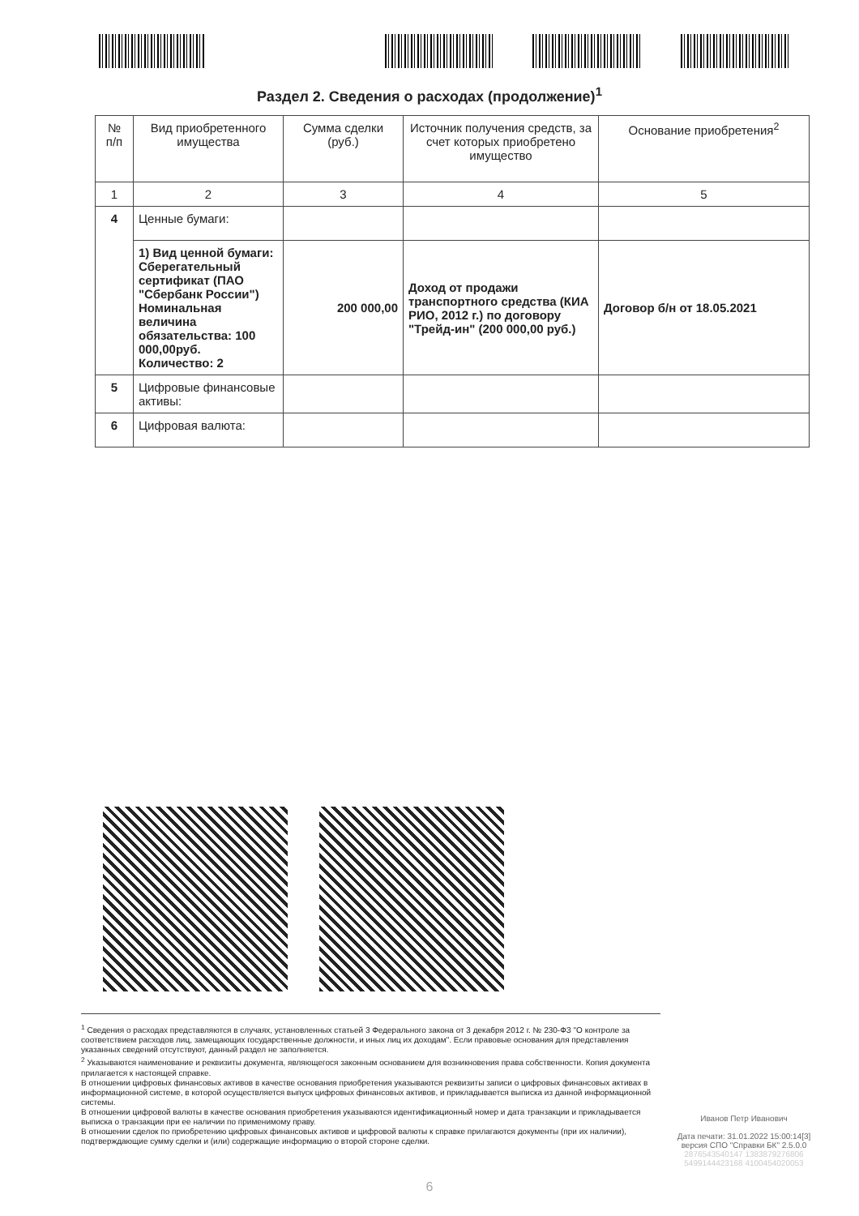Раздел 2. Сведения о расходах (продолжение)<sup>1</sup>
| № п/п | Вид приобретенного имущества | Сумма сделки (руб.) | Источник получения средств, за счет которых приобретено имущество | Основание приобретения<sup>2</sup> |
| --- | --- | --- | --- | --- |
| 1 | 2 | 3 | 4 | 5 |
| 4 | Ценные бумаги: | | | |
| | 1) Вид ценной бумаги: Сберегательный сертификат (ПАО "Сбербанк России") Номинальная величина обязательства: 100 000,00руб. Количество: 2 | 200 000,00 | Доход от продажи транспортного средства (КИА РИО, 2012 г.) по договору "Трейд-ин" (200 000,00 руб.) | Договор б/н от 18.05.2021 |
| 5 | Цифровые финансовые активы: | | | |
| 6 | Цифровая валюта: | | | |
<sup>1</sup> Сведения о расходах представляются в случаях, установленных статьей 3 Федерального закона от 3 декабря 2012 г. № 230-ФЗ "О контроле за соответствием расходов лиц, замещающих государственные должности, и иных лиц их доходам". Если правовые основания для представления указанных сведений отсутствуют, данный раздел не заполняется.
<sup>2</sup> Указываются наименование и реквизиты документа, являющегося законным основанием для возникновения права собственности. Копия документа прилагается к настоящей справке.
В отношении цифровых финансовых активов в качестве основания приобретения указываются реквизиты записи о цифровых финансовых активах в информационной системе, в которой осуществляется выпуск цифровых финансовых активов, и прикладывается выписка из данной информационной системы.
В отношении цифровой валюты в качестве основания приобретения указываются идентификационный номер и дата транзакции и прикладывается выписка о транзакции при ее наличии по применимому праву.
В отношении сделок по приобретению цифровых финансовых активов и цифровой валюты к справке прилагаются документы (при их наличии), подтверждающие сумму сделки и (или) содержащие информацию о второй стороне сделки.
Иванов Петр Иванович
Дата печати: 31.01.2022 15:00:14[3]
версия СПО "Справки БК" 2.5.0.0
2876543540147 1383879276806
5499144423168 4100454020053
6